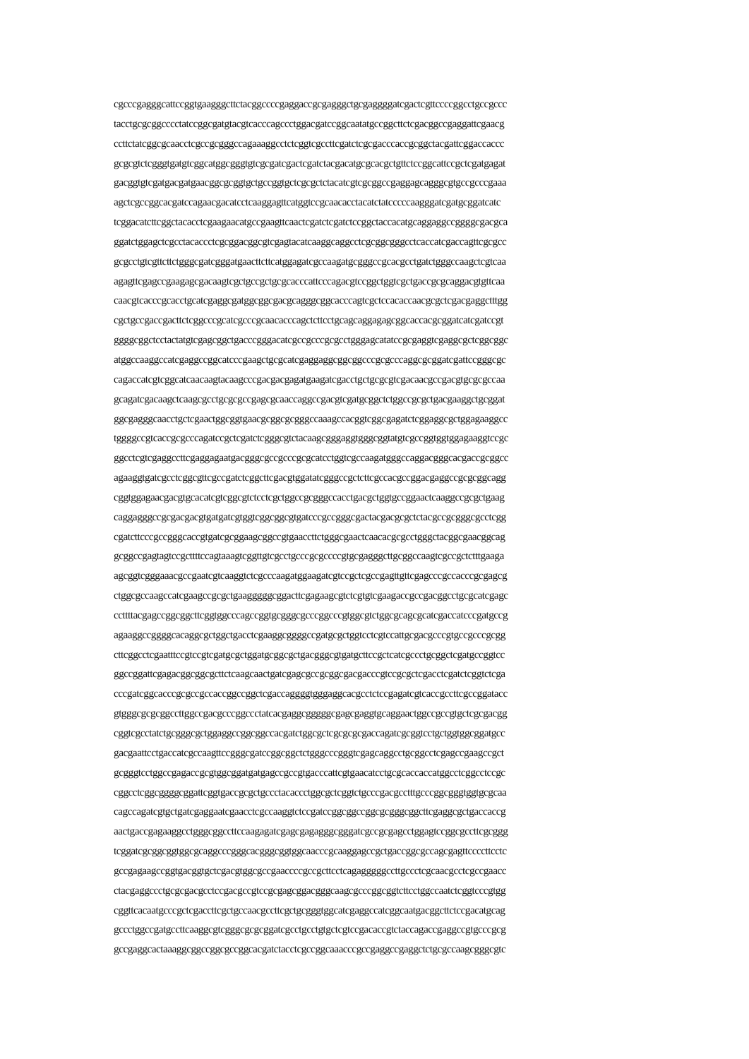cgcccgagggcattccggtgaagggcttctacggccccgaggaccgcgagggctgcgaggggatcgactcgttccccggcctgccgccc
tacctgcgcggcccctatccggcgatgtacgtcacccagccctggacgatccggcaatatgccggcttctcgacggccgaggattcgaacg
ccttctatcggcgcaacctcgccgcgggccagaaaggcctctcggtcgccttcgatctcgcgacccaccgcggctacgattcggaccaccc
gcgcgtctcgggtgatgtcggcatggcgggtgtcgcgatcgactcgatctacgacatgcgcacgctgttctccggcattccgctcgatgagat
gacggtgtcgatgacgatgaacggcgcggtgctgccggtgctcgcgctctacatcgtcgcggccgaggagcagggcgtgccgcccgaaa
agctcgccggcacgatccagaacgacatcctcaaggagttcatggtccgcaacacctacatctatcccccaagggatcgatgcggatcatc
tcggacatcttcggctacacctcgaagaacatgccgaagttcaactcgatctcgatctccggctaccacatgcaggaggccggggcgacgca
ggatctggagctcgcctacaccctcgcggacggcgtcgagtacatcaaggcaggcctcgcggcgggcctcaccatcgaccagttcgcgcc
gcgcctgtcgttcttctgggcgatcgggatgaacttcttcatggagatcgccaagatgcgggccgcacgcctgatctgggccaagctcgtcaa
agagttcgagccgaagagcgacaagtcgctgccgctgcgcacccattcccagacgtccggctggtcgctgaccgcgcaggacgtgttcaa
caacgtcacccgcacctgcatcgaggcgatggcggcgacgcagggcggcacccagtcgctccacaccaacgcgctcgacgaggctttgg
cgctgccgaccgacttctcggcccgcatcgcccgcaacacccagctcttcctgcagcaggagagcggcaccacgcggatcatcgatccgt
ggggcggctcctactatgtcgagcggctgacccgggacatcgccgcccgcgcctgggagcatatccgcgaggtcgaggcgctcggcggc
atggccaaggccatcgaggccggcatcccgaagctgcgcatcgaggaggcggcggcccgcgcccaggcgcggatcgattccgggcgc
cagaccatcgtcggcatcaacaagtacaagcccgacgacgagatgaagatcgacctgctgcgcgtcgacaacgccgacgtgcgcgccaa
gcagatcgacaagctcaagcgcctgcgcgccgagcgcaaccaggccgacgtcgatgcggctctggccgcgctgacgaaggctgcggat
ggcgagggcaacctgctcgaactggcggtgaacgcggcgcgggccaaagccacggtcggcgagatctcggaggcgctggagaaggcc
tggggccgtcaccgcgcccagatccgctcgatctcgggcgtctacaagcgggaggtgggcggtatgtcgccggtggtggagaaggtccgc
ggcctcgtcgaggccttcgaggagaatgacgggcgccgcccgcgcatcctggtcgccaagatgggccaggacgggcacgaccgcggcc
agaaggtgatcgcctcggcgttcgccgatctcggcttcgacgtggatatcgggccgctcttcgccacgccggacgaggccgcgcggcagg
cggtggagaacgacgtgcacatcgtcggcgtctcctcgctggccgcgggccacctgacgctggtgccggaactcaaggccgcgctgaag
caggagggccgcgacgacgtgatgatcgtggtcggcggcgtgatcccgccgggcgactacgacgcgctctacgccgcgggcgcctcgg
cgatcttcccgccgggcaccgtgatcgcggaagcggccgtgaaccttctgggcgaactcaacacgcgcctgggctacggcgaacggcag
gcggccgagtagtccgcttttccagtaaagtcggttgtcgcctgcccgcgccccgtgcgagggcttgcggccaagtcgccgctctttgaaga
agcggtcgggaaacgccgaatcgtcaaggtctcgcccaagatggaagatcgtccgctcgccgagttgttcgagcccgccacccgcgagcg
ctggcgccaagccatcgaagccgcgctgaagggggcggacttcgagaagcgtctcgtgtcgaagaccgccgacggcctgcgcatcgagc
ccttttacgagccggcggcttcggtggcccagccggtgcgggcgcccggcccgtggcgtctggcgcagcgcatcgaccatcccgatgccg
agaaggccggggcacaggcgctggctgacctcgaaggcggggccgatgcgctggtcctcgtccattgcgacgcccgtgccgcccgcgg
cttcggcctcgaatttccgtccgtcgatgcgctggatgcggcgctgacgggcgtgatgcttccgctcatcgccctgcggctcgatgccggtcc
ggccggattcgagacggcggcgcttctcaagcaactgatcgagcgccgcggcgacgacccgtccgcgctcgacctcgatctcggtctcga
cccgatcggcacccgcgccgccaccggccggctcgaccaggggtgggaggcacgcctctccgagatcgtcaccgccttcgccggatacc
gtgggcgcgcggccttggccgacgcccggccctatcacgaggcgggggcgagcgaggtgcaggaactggccgccgtgctcgcgacgg
cggtcgcctatctgcgggcgctggaggccggcggccacgatctggcgctcgcgcgcgaccagatcgcggtcctgctggtggcggatgcc
gacgaattcctgaccatcgccaagttccgggcgatccggcggctctgggcccgggtcgagcaggcctgcggcctcgagccgaagccgct
gcgggtcctggccgagaccgcgtggcggatgatgagccgccgtgacccattcgtgaacatcctgcgcaccaccatggcctcggcctccgc
cggcctcggcggggcggattcggtgaccgcgctgccctacaccctggcgctcggtctgcccgacgcctttgcccggcgggtggtgcgcaa
cagccagatcgtgctgatcgaggaatcgaacctcgccaaggtctccgatccggcggccggcgcgggcggcttcgaggcgctgaccaccg
aactgaccgagaaggcctgggcggccttccaagagatcgagcgagagggcgggatcgccgcgagcctggagtccggcgccttcgcggg
tcggatcgcggcggtggcgcaggcccgggcacgggcggtggcaacccgcaaggagccgctgaccggcgccagcgagttccccttcctc
gccgagaagccggtgacggtgctcgacgtggcgccgaaccccgccgcttcctcagagggggccttgccctcgcaacgcctcgccgaacc
ctacgaggccctgcgcgacgcctccgacgccgtccgcgagcggacgggcaagcgcccggcggtcttcctggccaatctcggtcccgtgg
cggttcacaatgcccgctcgaccttcgctgccaacgccttcgctgcgggtggcatcgaggccatcggcaatgacggcttctccgacatgcag
gccctggccgatgccttcaaggcgtcgggcgcgcggatcgcctgcctgtgctcgtccgacaccgtctaccagaccgaggccgtgcccgcg
gccgaggcactaaaggcggccggcgccggcacgatctacctcgccggcaaacccgccgaggccgaggctctgcgccaagcgggcgtc